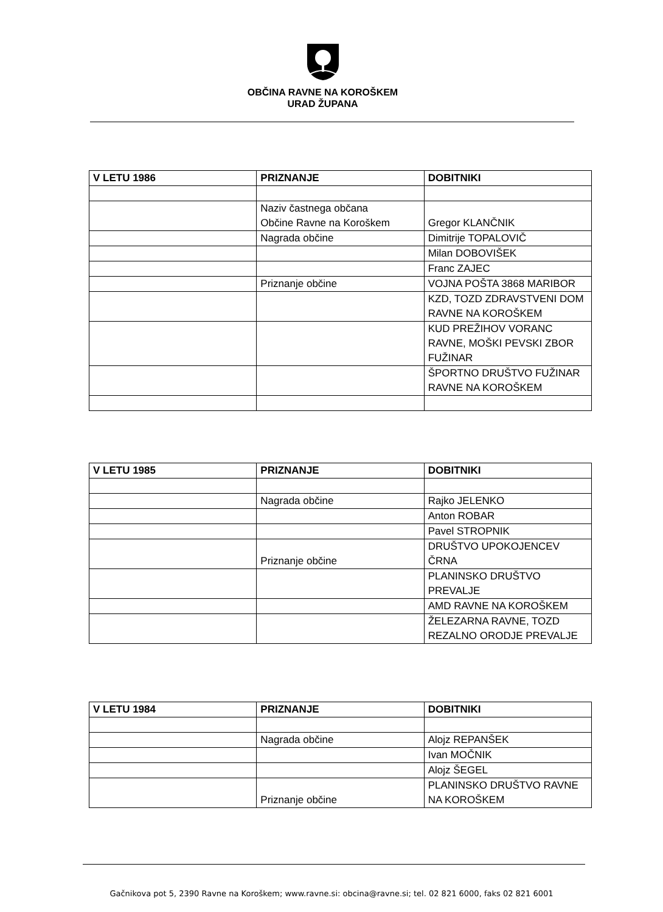OBČINA RAVNE NA KOROŠKEM
URAD ŽUPANA
| V LETU 1986 | PRIZNANJE | DOBITNIKI |
| --- | --- | --- |
| | Naziv častnega občana Občine Ravne na Koroškem | Gregor KLANČNIK |
| | Nagrada občine | Dimitrije TOPALOVIČ |
| | | Milan DOBOVIŠEK |
| | | Franc ZAJEC |
| | Priznanje občine | VOJNA POŠTA 3868 MARIBOR |
| | | KZD, TOZD ZDRAVSTVENI DOM RAVNE NA KOROŠKEM |
| | | KUD PREŽIHOV VORANC RAVNE, MOŠKI PEVSKI ZBOR FUŽINAR |
| | | ŠPORTNO DRUŠTVO FUŽINAR RAVNE NA KOROŠKEM |
| V LETU 1985 | PRIZNANJE | DOBITNIKI |
| --- | --- | --- |
| | Nagrada občine | Rajko JELENKO |
| | | Anton ROBAR |
| | | Pavel STROPNIK |
| | Priznanje občine | DRUŠTVO UPOKOJENCEV ČRNA |
| | | PLANINSKO DRUŠTVO PREVALJE |
| | | AMD RAVNE NA KOROŠKEM |
| | | ŽELEZARNA RAVNE, TOZD REZALNO ORODJE PREVALJE |
| V LETU 1984 | PRIZNANJE | DOBITNIKI |
| --- | --- | --- |
| | Nagrada občine | Alojz REPANŠEK |
| | | Ivan MOČNIK |
| | | Alojz ŠEGEL |
| | Priznanje občine | PLANINSKO DRUŠTVO RAVNE NA KOROŠKEM |
Gačnikova pot 5, 2390 Ravne na Koroškem; www.ravne.si: obcina@ravne.si; tel. 02 821 6000, faks 02 821 6001